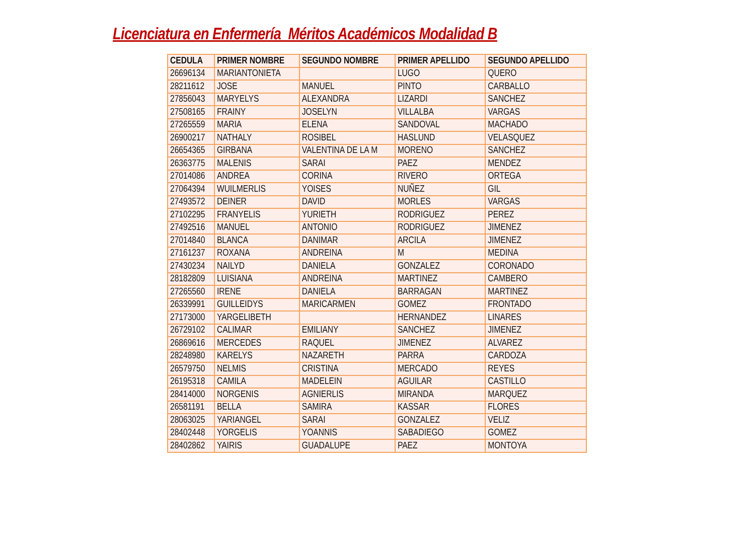Licenciatura en Enfermería Méritos Académicos Modalidad B
| CEDULA | PRIMER NOMBRE | SEGUNDO NOMBRE | PRIMER APELLIDO | SEGUNDO APELLIDO |
| --- | --- | --- | --- | --- |
| 26696134 | MARIANTONIETA | | LUGO | QUERO |
| 28211612 | JOSE | MANUEL | PINTO | CARBALLO |
| 27856043 | MARYELYS | ALEXANDRA | LIZARDI | SANCHEZ |
| 27508165 | FRAINY | JOSELYN | VILLALBA | VARGAS |
| 27265559 | MARIA | ELENA | SANDOVAL | MACHADO |
| 26900217 | NATHALY | ROSIBEL | HASLUND | VELASQUEZ |
| 26654365 | GIRBANA | VALENTINA DE LA M | MORENO | SANCHEZ |
| 26363775 | MALENIS | SARAI | PAEZ | MENDEZ |
| 27014086 | ANDREA | CORINA | RIVERO | ORTEGA |
| 27064394 | WUILMERLIS | YOISES | NUÑEZ | GIL |
| 27493572 | DEINER | DAVID | MORLES | VARGAS |
| 27102295 | FRANYELIS | YURIETH | RODRIGUEZ | PEREZ |
| 27492516 | MANUEL | ANTONIO | RODRIGUEZ | JIMENEZ |
| 27014840 | BLANCA | DANIMAR | ARCILA | JIMENEZ |
| 27161237 | ROXANA | ANDREINA | M | MEDINA |
| 27430234 | NAILYD | DANIELA | GONZALEZ | CORONADO |
| 28182809 | LUISIANA | ANDREINA | MARTINEZ | CAMBERO |
| 27265560 | IRENE | DANIELA | BARRAGAN | MARTINEZ |
| 26339991 | GUILLEIDYS | MARICARMEN | GOMEZ | FRONTADO |
| 27173000 | YARGELIBETH | | HERNANDEZ | LINARES |
| 26729102 | CALIMAR | EMILIANY | SANCHEZ | JIMENEZ |
| 26869616 | MERCEDES | RAQUEL | JIMENEZ | ALVAREZ |
| 28248980 | KARELYS | NAZARETH | PARRA | CARDOZA |
| 26579750 | NELMIS | CRISTINA | MERCADO | REYES |
| 26195318 | CAMILA | MADELEIN | AGUILAR | CASTILLO |
| 28414000 | NORGENIS | AGNIERLIS | MIRANDA | MARQUEZ |
| 26581191 | BELLA | SAMIRA | KASSAR | FLORES |
| 28063025 | YARIANGEL | SARAI | GONZALEZ | VELIZ |
| 28402448 | YORGELIS | YOANNIS | SABADIEGO | GOMEZ |
| 28402862 | YAIRIS | GUADALUPE | PAEZ | MONTOYA |